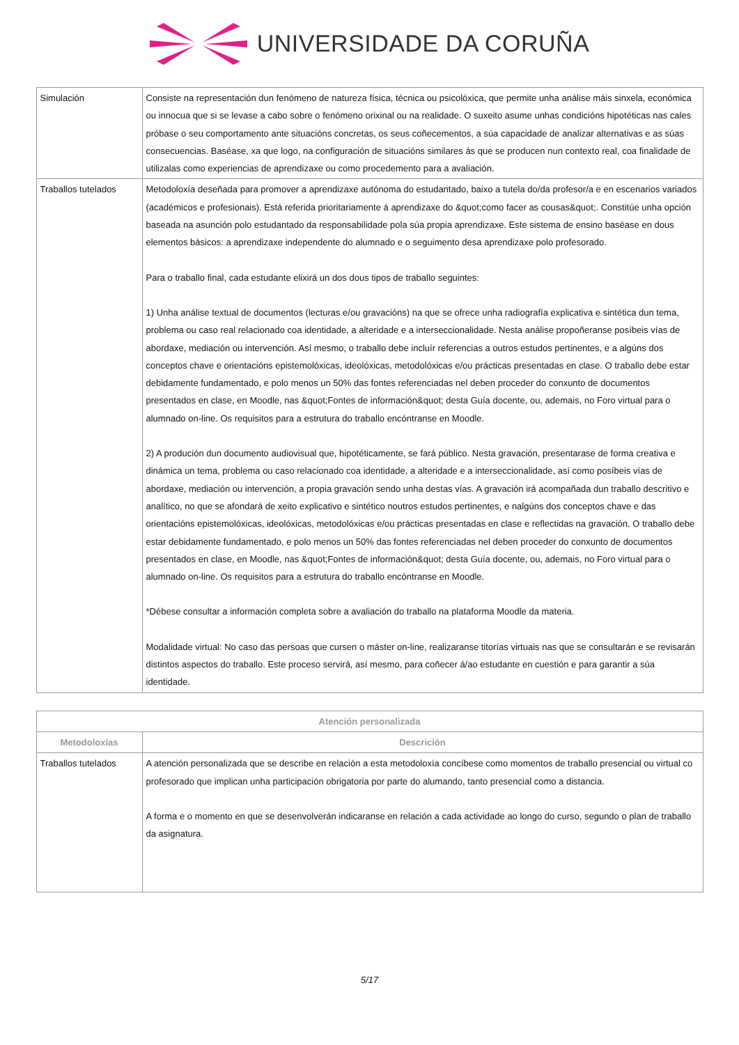UNIVERSIDADE DA CORUÑA
| Simulación | Consiste na representación dun fenómeno de natureza física, técnica ou psicolóxica, que permite unha análise máis sinxela, económica ou innocua que si se levase a cabo sobre o fenómeno orixinal ou na realidade. O suxeito asume unhas condicións hipotéticas nas cales próbase o seu comportamento ante situacións concretas, os seus coñecementos, a súa capacidade de analizar alternativas e as súas consecuencias. Baséase, xa que logo, na configuración de situacións similares ás que se producen nun contexto real, coa finalidade de utilizalas como experiencias de aprendizaxe ou como procedemento para a avaliación. |
| Traballos tutelados | Metodoloxía deseñada para promover a aprendizaxe autónoma do estudantado, baixo a tutela do/da profesor/a e en escenarios variados (académicos e profesionais). Está referida prioritariamente á aprendizaxe do &quot;como facer as cousas&quot;. Constitúe unha opción baseada na asunción polo estudantado da responsabilidade pola súa propia aprendizaxe. Este sistema de ensino baséase en dous elementos básicos: a aprendizaxe independente do alumnado e o seguimento desa aprendizaxe polo profesorado. Para o traballo final, cada estudante elixirá un dos dous tipos de traballo seguintes: 1) Unha análise textual de documentos (lecturas e/ou gravacións) na que se ofrece unha radiografía explicativa e sintética dun tema, problema ou caso real relacionado coa identidade, a alteridade e a interseccionalidade. Nesta análise propoñeranse posíbeis vías de abordaxe, mediación ou intervención. Así mesmo, o traballo debe incluír referencias a outros estudos pertinentes, e a algúns dos conceptos chave e orientacións epistemolóxicas, ideolóxicas, metodolóxicas e/ou prácticas presentadas en clase. O traballo debe estar debidamente fundamentado, e polo menos un 50% das fontes referenciadas nel deben proceder do conxunto de documentos presentados en clase, en Moodle, nas &quot;Fontes de información&quot; desta Guía docente, ou, ademais, no Foro virtual para o alumnado on-line. Os requisitos para a estrutura do traballo encóntranse en Moodle. 2) A produción dun documento audiovisual que, hipotéticamente, se fará público. Nesta gravación, presentarase de forma creativa e dinámica un tema, problema ou caso relacionado coa identidade, a alteridade e a interseccionalidade, así como posíbeis vías de abordaxe, mediación ou intervención, a propia gravación sendo unha destas vías. A gravación irá acompañada dun traballo descritivo e analítico, no que se afondará de xeito explicativo e sintético noutros estudos pertinentes, e nalgúns dos conceptos chave e das orientacións epistemolóxicas, ideolóxicas, metodolóxicas e/ou prácticas presentadas en clase e reflectidas na gravación. O traballo debe estar debidamente fundamentado, e polo menos un 50% das fontes referenciadas nel deben proceder do conxunto de documentos presentados en clase, en Moodle, nas &quot;Fontes de información&quot; desta Guía docente, ou, ademais, no Foro virtual para o alumnado on-line. Os requisitos para a estrutura do traballo encóntranse en Moodle. *Débese consultar a información completa sobre a avaliación do traballo na plataforma Moodle da materia. Modalidade virtual: No caso das persoas que cursen o máster on-line, realizaranse titorías virtuais nas que se consultarán e se revisarán distintos aspectos do traballo. Este proceso servirá, así mesmo, para coñecer á/ao estudante en cuestión e para garantir a súa identidade. |
| Atención personalizada | |
| --- | --- |
| Metodoloxías | Descrición |
| Traballos tutelados | A atención personalizada que se describe en relación a esta metodoloxía concíbese como momentos de traballo presencial ou virtual co profesorado que implican unha participación obrigatoria por parte do alumando, tanto presencial como a distancia. A forma e o momento en que se desenvolverán indicaranse en relación a cada actividade ao longo do curso, segundo o plan de traballo da asignatura. |
5/17